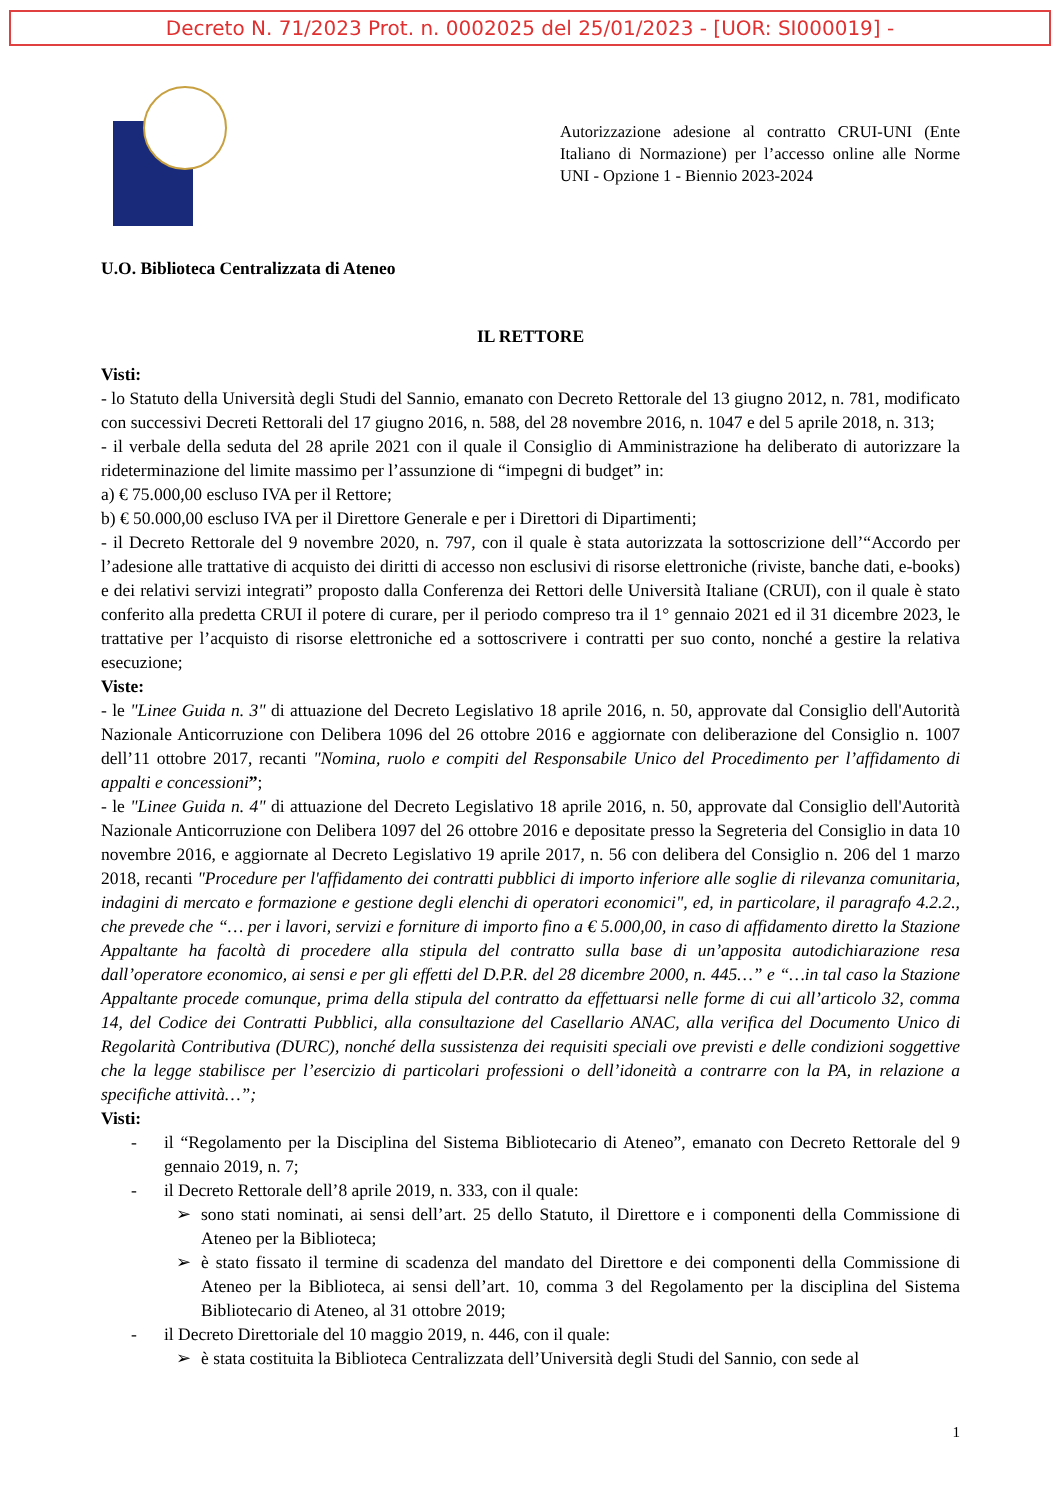Decreto N. 71/2023 Prot. n. 0002025 del 25/01/2023 - [UOR: SI000019] -
Autorizzazione adesione al contratto CRUI-UNI (Ente Italiano di Normazione) per l’accesso online alle Norme UNI - Opzione 1 - Biennio 2023-2024
U.O. Biblioteca Centralizzata di Ateneo
IL RETTORE
Visti:
- lo Statuto della Università degli Studi del Sannio, emanato con Decreto Rettorale del 13 giugno 2012, n. 781, modificato con successivi Decreti Rettorali del 17 giugno 2016, n. 588, del 28 novembre 2016, n. 1047 e del 5 aprile 2018, n. 313;
- il verbale della seduta del 28 aprile 2021 con il quale il Consiglio di Amministrazione ha deliberato di autorizzare la rideterminazione del limite massimo per l’assunzione di “impegni di budget” in:
a) € 75.000,00 escluso IVA per il Rettore;
b) € 50.000,00 escluso IVA per il Direttore Generale e per i Direttori di Dipartimenti;
- il Decreto Rettorale del 9 novembre 2020, n. 797, con il quale è stata autorizzata la sottoscrizione dell’“Accordo per l’adesione alle trattative di acquisto dei diritti di accesso non esclusivi di risorse elettroniche (riviste, banche dati, e-books) e dei relativi servizi integrati” proposto dalla Conferenza dei Rettori delle Università Italiane (CRUI), con il quale è stato conferito alla predetta CRUI il potere di curare, per il periodo compreso tra il 1° gennaio 2021 ed il 31 dicembre 2023, le trattative per l’acquisto di risorse elettroniche ed a sottoscrivere i contratti per suo conto, nonché a gestire la relativa esecuzione;
Viste:
- le "Linee Guida n. 3" di attuazione del Decreto Legislativo 18 aprile 2016, n. 50, approvate dal Consiglio dell'Autorità Nazionale Anticorruzione con Delibera 1096 del 26 ottobre 2016 e aggiornate con deliberazione del Consiglio n. 1007 dell’11 ottobre 2017, recanti "Nomina, ruolo e compiti del Responsabile Unico del Procedimento per l’affidamento di appalti e concessioni”;
- le "Linee Guida n. 4" di attuazione del Decreto Legislativo 18 aprile 2016, n. 50, approvate dal Consiglio dell'Autorità Nazionale Anticorruzione con Delibera 1097 del 26 ottobre 2016 e depositate presso la Segreteria del Consiglio in data 10 novembre 2016, e aggiornate al Decreto Legislativo 19 aprile 2017, n. 56 con delibera del Consiglio n. 206 del 1 marzo 2018, recanti "Procedure per l'affidamento dei contratti pubblici di importo inferiore alle soglie di rilevanza comunitaria, indagini di mercato e formazione e gestione degli elenchi di operatori economici", ed, in particolare, il paragrafo 4.2.2., che prevede che “… per i lavori, servizi e forniture di importo fino a € 5.000,00, in caso di affidamento diretto la Stazione Appaltante ha facoltà di procedere alla stipula del contratto sulla base di un’apposita autodichiarazione resa dall’operatore economico, ai sensi e per gli effetti del D.P.R. del 28 dicembre 2000, n. 445…” e “…in tal caso la Stazione Appaltante procede comunque, prima della stipula del contratto da effettuarsi nelle forme di cui all’articolo 32, comma 14, del Codice dei Contratti Pubblici, alla consultazione del Casellario ANAC, alla verifica del Documento Unico di Regolarità Contributiva (DURC), nonché della sussistenza dei requisiti speciali ove previsti e delle condizioni soggettive che la legge stabilisce per l’esercizio di particolari professioni o dell’idoneità a contrarre con la PA, in relazione a specifiche attività…”;
Visti:
- il “Regolamento per la Disciplina del Sistema Bibliotecario di Ateneo”, emanato con Decreto Rettorale del 9 gennaio 2019, n. 7;
- il Decreto Rettorale dell’8 aprile 2019, n. 333, con il quale:
➢ sono stati nominati, ai sensi dell’art. 25 dello Statuto, il Direttore e i componenti della Commissione di Ateneo per la Biblioteca;
➢ è stato fissato il termine di scadenza del mandato del Direttore e dei componenti della Commissione di Ateneo per la Biblioteca, ai sensi dell’art. 10, comma 3 del Regolamento per la disciplina del Sistema Bibliotecario di Ateneo, al 31 ottobre 2019;
- il Decreto Direttoriale del 10 maggio 2019, n. 446, con il quale:
➢ è stata costituita la Biblioteca Centralizzata dell’Università degli Studi del Sannio, con sede al
1